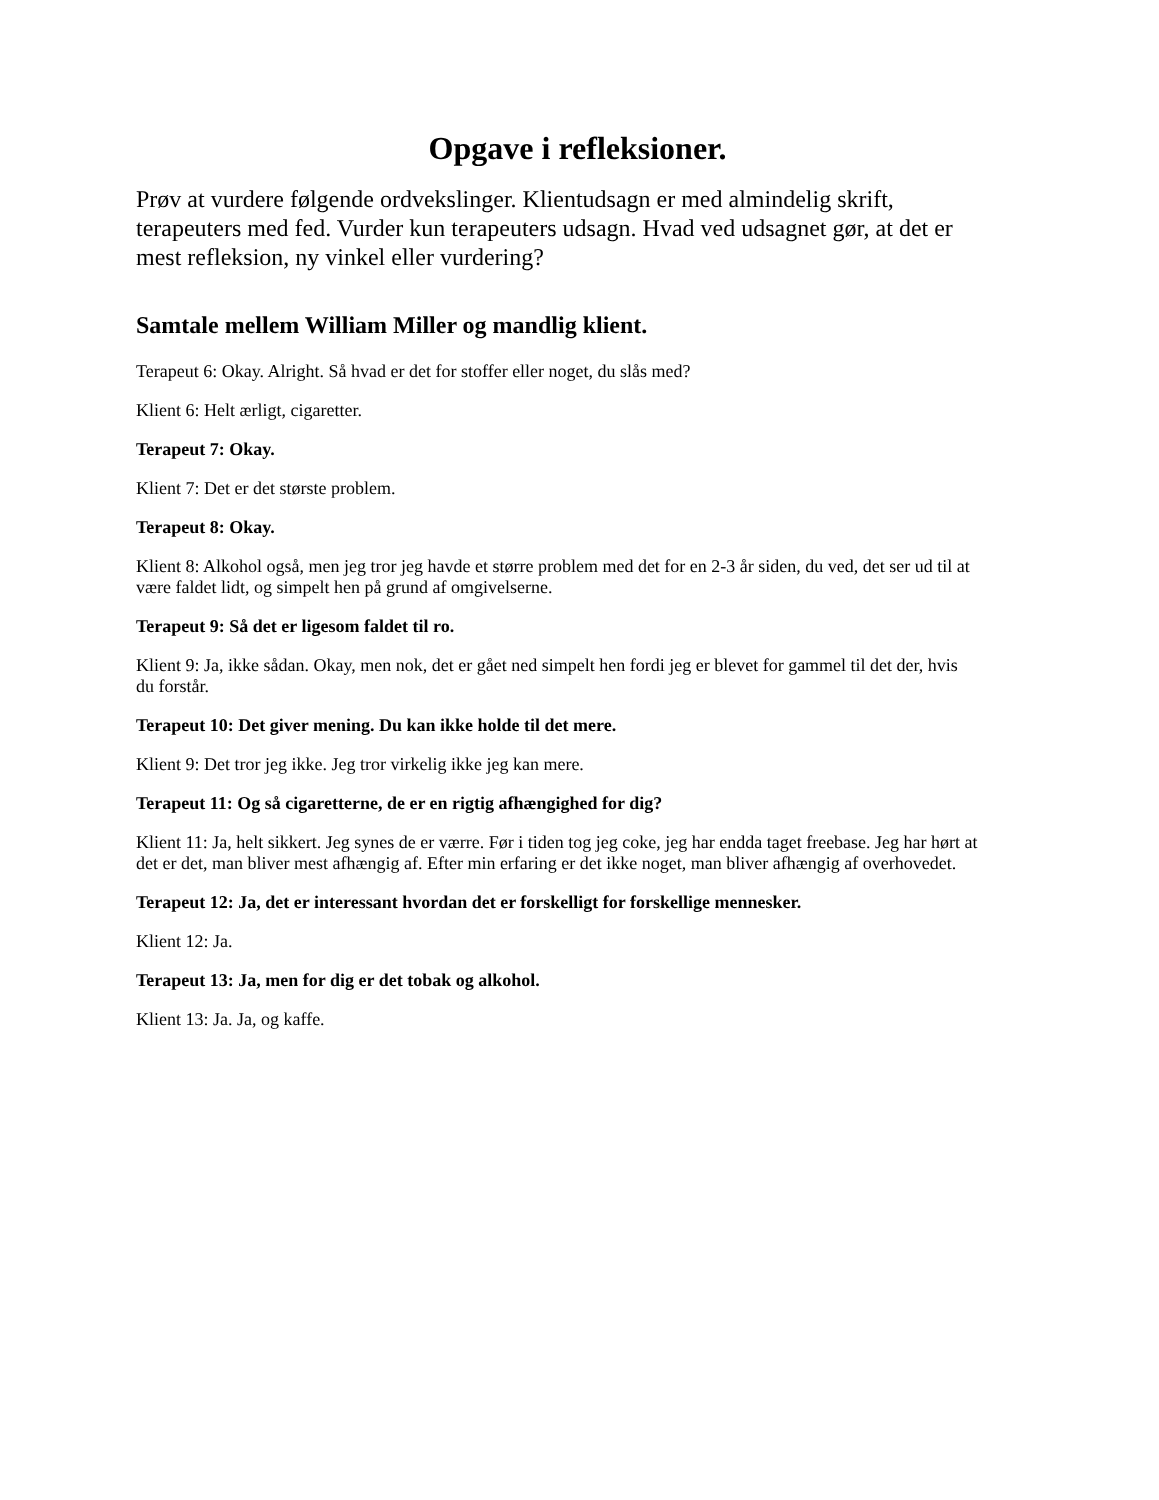Opgave i refleksioner.
Prøv at vurdere følgende ordvekslinger. Klientudsagn er med almindelig skrift, terapeuters med fed. Vurder kun terapeuters udsagn. Hvad ved udsagnet gør, at det er mest refleksion, ny vinkel eller vurdering?
Samtale mellem William Miller og mandlig klient.
Terapeut 6: Okay. Alright. Så hvad er det for stoffer eller noget, du slås med?
Klient 6: Helt ærligt, cigaretter.
Terapeut 7: Okay.
Klient 7: Det er det største problem.
Terapeut 8: Okay.
Klient 8: Alkohol også, men jeg tror jeg havde et større problem med det for en 2-3 år siden, du ved, det ser ud til at være faldet lidt, og simpelt hen på grund af omgivelserne.
Terapeut 9: Så det er ligesom faldet til ro.
Klient 9: Ja, ikke sådan. Okay, men nok, det er gået ned simpelt hen fordi jeg er blevet for gammel til det der, hvis du forstår.
Terapeut 10: Det giver mening. Du kan ikke holde til det mere.
Klient 9: Det tror jeg ikke. Jeg tror virkelig ikke jeg kan mere.
Terapeut 11: Og så cigaretterne, de er en rigtig afhængighed for dig?
Klient 11: Ja, helt sikkert. Jeg synes de er værre. Før i tiden tog jeg coke, jeg har endda taget freebase. Jeg har hørt at det er det, man bliver mest afhængig af. Efter min erfaring er det ikke noget, man bliver afhængig af overhovedet.
Terapeut 12: Ja, det er interessant hvordan det er forskelligt for forskellige mennesker.
Klient 12: Ja.
Terapeut 13: Ja, men for dig er det tobak og alkohol.
Klient 13: Ja. Ja, og kaffe.